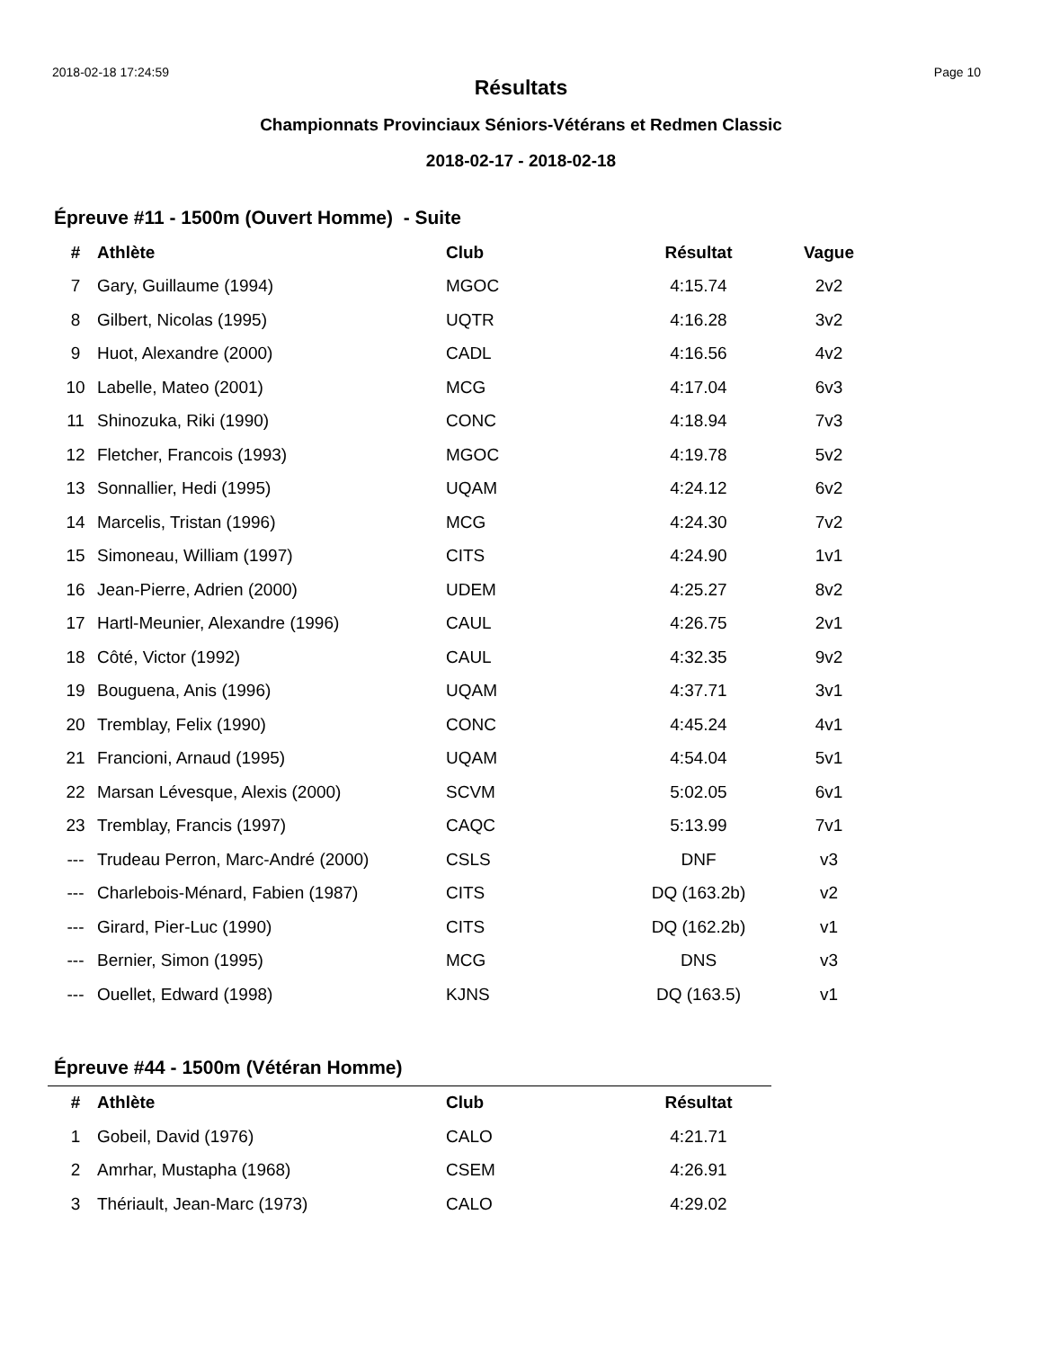2018-02-18 17:24:59 Page 10
Résultats
Championnats Provinciaux Séniors-Vétérans et Redmen Classic
2018-02-17 - 2018-02-18
Épreuve #11 - 1500m (Ouvert Homme) - Suite
| # | Athlète | Club | Résultat | Vague |
| --- | --- | --- | --- | --- |
| 7 | Gary, Guillaume (1994) | MGOC | 4:15.74 | 2v2 |
| 8 | Gilbert, Nicolas (1995) | UQTR | 4:16.28 | 3v2 |
| 9 | Huot, Alexandre (2000) | CADL | 4:16.56 | 4v2 |
| 10 | Labelle, Mateo (2001) | MCG | 4:17.04 | 6v3 |
| 11 | Shinozuka, Riki (1990) | CONC | 4:18.94 | 7v3 |
| 12 | Fletcher, Francois (1993) | MGOC | 4:19.78 | 5v2 |
| 13 | Sonnallier, Hedi (1995) | UQAM | 4:24.12 | 6v2 |
| 14 | Marcelis, Tristan (1996) | MCG | 4:24.30 | 7v2 |
| 15 | Simoneau, William (1997) | CITS | 4:24.90 | 1v1 |
| 16 | Jean-Pierre, Adrien (2000) | UDEM | 4:25.27 | 8v2 |
| 17 | Hartl-Meunier, Alexandre (1996) | CAUL | 4:26.75 | 2v1 |
| 18 | Côté, Victor (1992) | CAUL | 4:32.35 | 9v2 |
| 19 | Bouguena, Anis (1996) | UQAM | 4:37.71 | 3v1 |
| 20 | Tremblay, Felix (1990) | CONC | 4:45.24 | 4v1 |
| 21 | Francioni, Arnaud (1995) | UQAM | 4:54.04 | 5v1 |
| 22 | Marsan Lévesque, Alexis (2000) | SCVM | 5:02.05 | 6v1 |
| 23 | Tremblay, Francis (1997) | CAQC | 5:13.99 | 7v1 |
| --- | Trudeau Perron, Marc-André (2000) | CSLS | DNF | v3 |
| --- | Charlebois-Ménard, Fabien (1987) | CITS | DQ (163.2b) | v2 |
| --- | Girard, Pier-Luc (1990) | CITS | DQ (162.2b) | v1 |
| --- | Bernier, Simon (1995) | MCG | DNS | v3 |
| --- | Ouellet, Edward (1998) | KJNS | DQ (163.5) | v1 |
Épreuve #44 - 1500m (Vétéran Homme)
| # | Athlète | Club | Résultat |
| --- | --- | --- | --- |
| 1 | Gobeil, David (1976) | CALO | 4:21.71 |
| 2 | Amrhar, Mustapha (1968) | CSEM | 4:26.91 |
| 3 | Thériault, Jean-Marc (1973) | CALO | 4:29.02 |